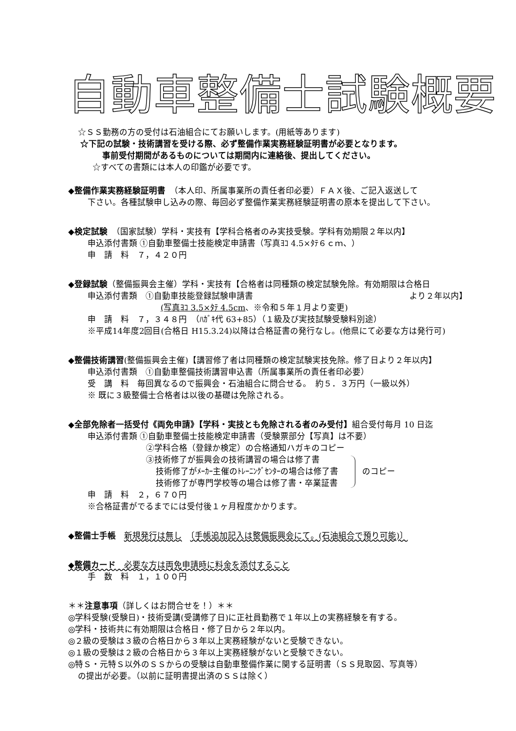自動車整備士試験概要
☆ＳＳ勤務の方の受付は石油組合にてお願いします。(用紙等あります)
☆下記の試験・技術講習を受ける際、必ず整備作業実務経験証明書が必要となります。
事前受付期間があるものについては期間内に連絡後、提出してください。
☆すべての書類には本人の印鑑が必要です。
◆整備作業実務経験証明書　（本人印、所属事業所の責任者印必要）ＦＡＸ後、ご記入返送して
下さい。各種試験申し込みの際、毎回必ず整備作業実務経験証明書の原本を提出して下さい。
◆検定試験　（国家試験）学科・実技有【学科合格者のみ実技受験。学科有効期限２年以内】
申込添付書類 ①自動車整備士技能検定申請書（写真ﾖｺ 4.5×ﾀﾃ６ｃｍ、）
申　請　料　７，４２０円
◆登録試験（整備振興会主催）学科・実技有【合格者は同種類の検定試験免除。有効期限は合格日
申込添付書類　①自動車技能登録試験申請書 より２年以内】
(写真ﾖｺ 3.5×ﾀﾃ 4.5cm、※令和５年１月より変更)
申　請　料　７，３４８円　（ﾊｶﾞｷ代 63+85）（１級及び実技試験受験料別途）
※平成14年度2回目(合格日 H15.3.24)以降は合格証書の発行なし。(他県にて必要な方は発行可)
◆整備技術講習(整備振興会主催)【講習修了者は同種類の検定試験実技免除。修了日より２年以内】
申込添付書類　①自動車整備技術講習申込書（所属事業所の責任者印必要）
受　講　料　毎回異なるので振興会・石油組合に問合せる。　約５．３万円（一級以外）
※ 既に３級整備士合格者は以後の基礎は免除される。
◆全部免除者一括受付《両免申請》【学科・実技とも免除される者のみ受付】組合受付毎月 10 日迄
申込添付書類 ①自動車整備士技能検定申請書（受験票部分【写真】は不要）
②学科合格（登録か検定）の合格通知ハガキのコピー
③技術修了が振興会の技術講習の場合は修了書
技術修了がﾒｰｶｰ主催のﾄﾚｰﾆﾝｸﾞｾﾝﾀｰの場合は修了書
技術修了が専門学校等の場合は修了書・卒業証書
のコピー
申　請　料　２，６７０円
※合格証書がでるまでには受付後１ヶ月程度かかります。
◆整備士手帳　新規発行は無し　〔手帳追加記入は整備振興会にて。(石油組合で預り可能)〕
◆整備カード　必要な方は両免申請時に料金を添付すること
手　数　料　１，１００円
＊＊注意事項（詳しくはお問合せを！）＊＊
◎学科受験(受験日)・技術受講(受講修了日)に正社員勤務で１年以上の実務経験を有する。
◎学科・技術共に有効期限は合格日・修了日から２年以内。
◎２級の受験は３級の合格日から３年以上実務経験がないと受験できない。
◎１級の受験は２級の合格日から３年以上実務経験がないと受験できない。
◎特Ｓ・元特Ｓ以外のＳＳからの受験は自動車整備作業に関する証明書（ＳＳ見取図、写真等）
の提出が必要。（以前に証明書提出済のＳＳは除く）